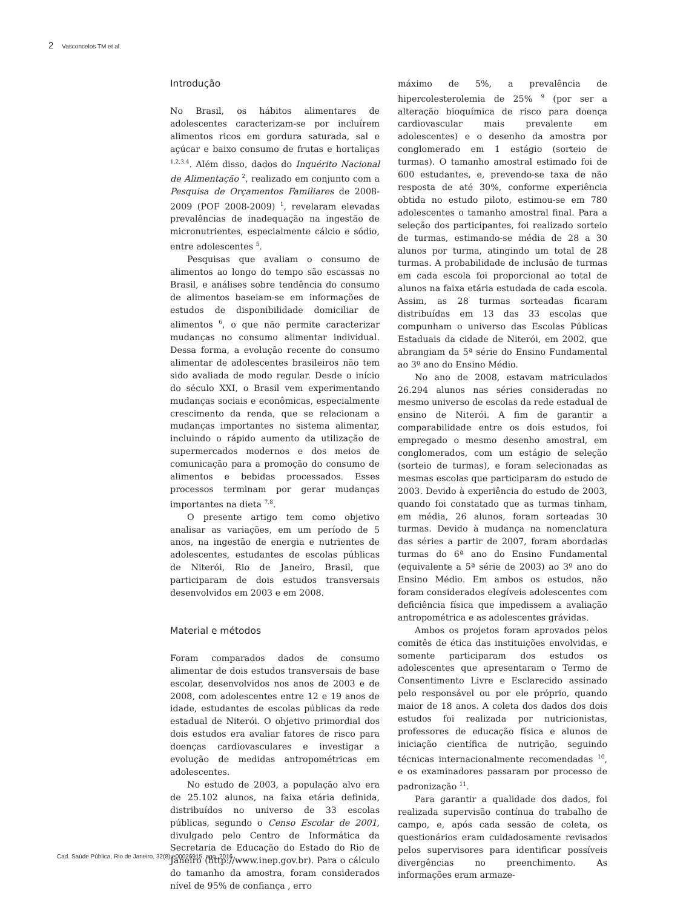2 Vasconcelos TM et al.
Introdução
No Brasil, os hábitos alimentares de adolescentes caracterizam-se por incluírem alimentos ricos em gordura saturada, sal e açúcar e baixo consumo de frutas e hortaliças <sup>1,2,3,4</sup>. Além disso, dados do Inquérito Nacional de Alimentação <sup>2</sup>, realizado em conjunto com a Pesquisa de Orçamentos Familiares de 2008-2009 (POF 2008-2009) <sup>1</sup>, revelaram elevadas prevalências de inadequação na ingestão de micronutrientes, especialmente cálcio e sódio, entre adolescentes <sup>5</sup>.
Pesquisas que avaliam o consumo de alimentos ao longo do tempo são escassas no Brasil, e análises sobre tendência do consumo de alimentos baseiam-se em informações de estudos de disponibilidade domiciliar de alimentos <sup>6</sup>, o que não permite caracterizar mudanças no consumo alimentar individual. Dessa forma, a evolução recente do consumo alimentar de adolescentes brasileiros não tem sido avaliada de modo regular. Desde o início do século XXI, o Brasil vem experimentando mudanças sociais e econômicas, especialmente crescimento da renda, que se relacionam a mudanças importantes no sistema alimentar, incluindo o rápido aumento da utilização de supermercados modernos e dos meios de comunicação para a promoção do consumo de alimentos e bebidas processados. Esses processos terminam por gerar mudanças importantes na dieta <sup>7,8</sup>.
O presente artigo tem como objetivo analisar as variações, em um período de 5 anos, na ingestão de energia e nutrientes de adolescentes, estudantes de escolas públicas de Niterói, Rio de Janeiro, Brasil, que participaram de dois estudos transversais desenvolvidos em 2003 e em 2008.
Material e métodos
Foram comparados dados de consumo alimentar de dois estudos transversais de base escolar, desenvolvidos nos anos de 2003 e de 2008, com adolescentes entre 12 e 19 anos de idade, estudantes de escolas públicas da rede estadual de Niterói. O objetivo primordial dos dois estudos era avaliar fatores de risco para doenças cardiovasculares e investigar a evolução de medidas antropométricas em adolescentes.
No estudo de 2003, a população alvo era de 25.102 alunos, na faixa etária definida, distribuídos no universo de 33 escolas públicas, segundo o Censo Escolar de 2001, divulgado pelo Centro de Informática da Secretaria de Educação do Estado do Rio de Janeiro (http://www.inep.gov.br). Para o cálculo do tamanho da amostra, foram considerados nível de 95% de confiança , erro
máximo de 5%, a prevalência de hipercolesterolemia de 25% <sup>9</sup> (por ser a alteração bioquímica de risco para doença cardiovascular mais prevalente em adolescentes) e o desenho da amostra por conglomerado em 1 estágio (sorteio de turmas). O tamanho amostral estimado foi de 600 estudantes, e, prevendo-se taxa de não resposta de até 30%, conforme experiência obtida no estudo piloto, estimou-se em 780 adolescentes o tamanho amostral final. Para a seleção dos participantes, foi realizado sorteio de turmas, estimando-se média de 28 a 30 alunos por turma, atingindo um total de 28 turmas. A probabilidade de inclusão de turmas em cada escola foi proporcional ao total de alunos na faixa etária estudada de cada escola. Assim, as 28 turmas sorteadas ficaram distribuídas em 13 das 33 escolas que compunham o universo das Escolas Públicas Estaduais da cidade de Niterói, em 2002, que abrangiam da 5ª série do Ensino Fundamental ao 3º ano do Ensino Médio.
No ano de 2008, estavam matriculados 26.294 alunos nas séries consideradas no mesmo universo de escolas da rede estadual de ensino de Niterói. A fim de garantir a comparabilidade entre os dois estudos, foi empregado o mesmo desenho amostral, em conglomerados, com um estágio de seleção (sorteio de turmas), e foram selecionadas as mesmas escolas que participaram do estudo de 2003. Devido à experiência do estudo de 2003, quando foi constatado que as turmas tinham, em média, 26 alunos, foram sorteadas 30 turmas. Devido à mudança na nomenclatura das séries a partir de 2007, foram abordadas turmas do 6ª ano do Ensino Fundamental (equivalente a 5ª série de 2003) ao 3º ano do Ensino Médio. Em ambos os estudos, não foram considerados elegíveis adolescentes com deficiência física que impedissem a avaliação antropométrica e as adolescentes grávidas.
Ambos os projetos foram aprovados pelos comitês de ética das instituições envolvidas, e somente participaram dos estudos os adolescentes que apresentaram o Termo de Consentimento Livre e Esclarecido assinado pelo responsável ou por ele próprio, quando maior de 18 anos. A coleta dos dados dos dois estudos foi realizada por nutricionistas, professores de educação física e alunos de iniciação científica de nutrição, seguindo técnicas internacionalmente recomendadas <sup>10</sup>, e os examinadores passaram por processo de padronização <sup>11</sup>.
Para garantir a qualidade dos dados, foi realizada supervisão contínua do trabalho de campo, e, após cada sessão de coleta, os questionários eram cuidadosamente revisados pelos supervisores para identificar possíveis divergências no preenchimento. As informações eram armaze-
Cad. Saúde Pública, Rio de Janeiro, 32(8):e00026915, ago, 2016